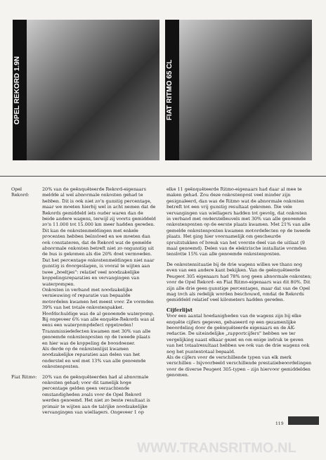OPEL REKORD 1.9N
FIAT RITMO 65 CL
Opel Rekord:
20% van de geënquêteerde Rekord-eigenaars meldde al wel abnormale onkosten gehad te hebben. Dit is ook niet zo'n gunstig percentage, maar we moeten hierbij wel in acht nemen dat de Rekords gemiddeld iets ouder waren dan de beide andere wagens, terwijl zij voorts gemiddeld zo'n 11.000 tot 15.000 km meer hadden gereden. Dit kan de onkostenmeldingen met enkele procenten hebben beïnvloed en we moeten dan ook constateren, dat de Rekord wat de gemelde abnormale onkosten betreft niet zo ongunstig uit de bus is gekomen als die 20% doet vermoeden.
Dat het percentage onkostenmeldingen niet naar gunstig is doorgeslagen, is vooral te wijten aan twee „boeltjes": relatief veel noodzakelijke koppelingsreparaties en vervangingen van waterpompen.
Onkosten in verband met noodzakelijke vernieuwing of reparatie van bepaalde motordelen kwamen het meest voor. Ze vormden 39% van het totale onkostenpakket. Hoofdschuldige was de al genoemde waterpomp. Bij ongeveer 6% van alle enquête-Rekords was al eens een waterpompdefect opgetreden! Transmissiedefecten kwamen met 30% van alle genoemde onkostenposten op de tweede plaats en hier was de koppeling de boosdoener.
Als derde op de onkostenlijst kwamen noodzakelijke reparaties aan delen van het onderstel en wel met 13% van alle genoemde onkostenposten.
Fiat Ritmo:
20% van de geënquêteerden had al abnormale onkosten gehad; voor dit tamelijk hoge percentage gelden geen verzachtende omstandigheden zoals voor de Opel Rekord werden genoemd. Het niet zo beste resultaat is primair te wijten aan de talrijke noodzakelijke vervangingen van wiellagers. Ongeveer 1 op
elke 11 geënquêteerde Ritmo-eigenaars had daar al mee te maken gehad. Zou deze onkostenpost veel minder zijn gesignaleerd, dan was de Ritmo wat de abnormale onkosten betreft tot een vrij gunstig resultaat gekomen. Die vele vervangingen van wiellagers hadden tot gevolg, dat onkosten in verband met onderstelleuvels met 30% van alle genoemde onkostenposten op de eerste plaats kwamen. Met 21% van alle gemelde onkostenposten kwamen motordefecten op de tweede plaats. Het ging hier voornamelijk om gescheurde spruitstukken of breuk van het voorste deel van de uitlaat (9 maal genoemd). Delen van de elektrische installatie vormden tenslotte 15% van alle genoemde onkostenposten.
De onkostensituatie bij de drie wagens willen we thans nog even van een andere kant bekijken. Van de geënquêteerde Peugeot 305 eigenaars had 78% nog geen abnormale onkosten; voor de Opel Rekord- en Fiat Ritmo-eigenaars was dit 80%. Dit zijn alle drie geen gunstige percentages, maar dat van de Opel mag toch als redelijk worden beschouwd, omdat de Rekords gemiddeld relatief veel kilometers hadden gereden.
Cijferlijst
Voor een aantal hoedanigheden van de wagens zijn bij elke enquête cijfers gegeven, gebaseerd op een gezamenlijke beoordeling door de geënquêteerde eigenaars en de AK-redactie. De uiteindelijke „rapportcijfers" hebben we ter vergelijking naast elkaar gezet en om enige indruk te geven van het totaalresultaat hebben we ook van de drie wagens ook nog het puntentotaal bepaald.
Als de cijfers voor de verschillende typen van elk merk verschillen – bijvoorbeeld verschillende prestatiebeoordelingen voor de diverse Peugeot 305-typen – zijn hiervoor gemiddelden genomen.
119
WWW.TRANSRITMO.NL